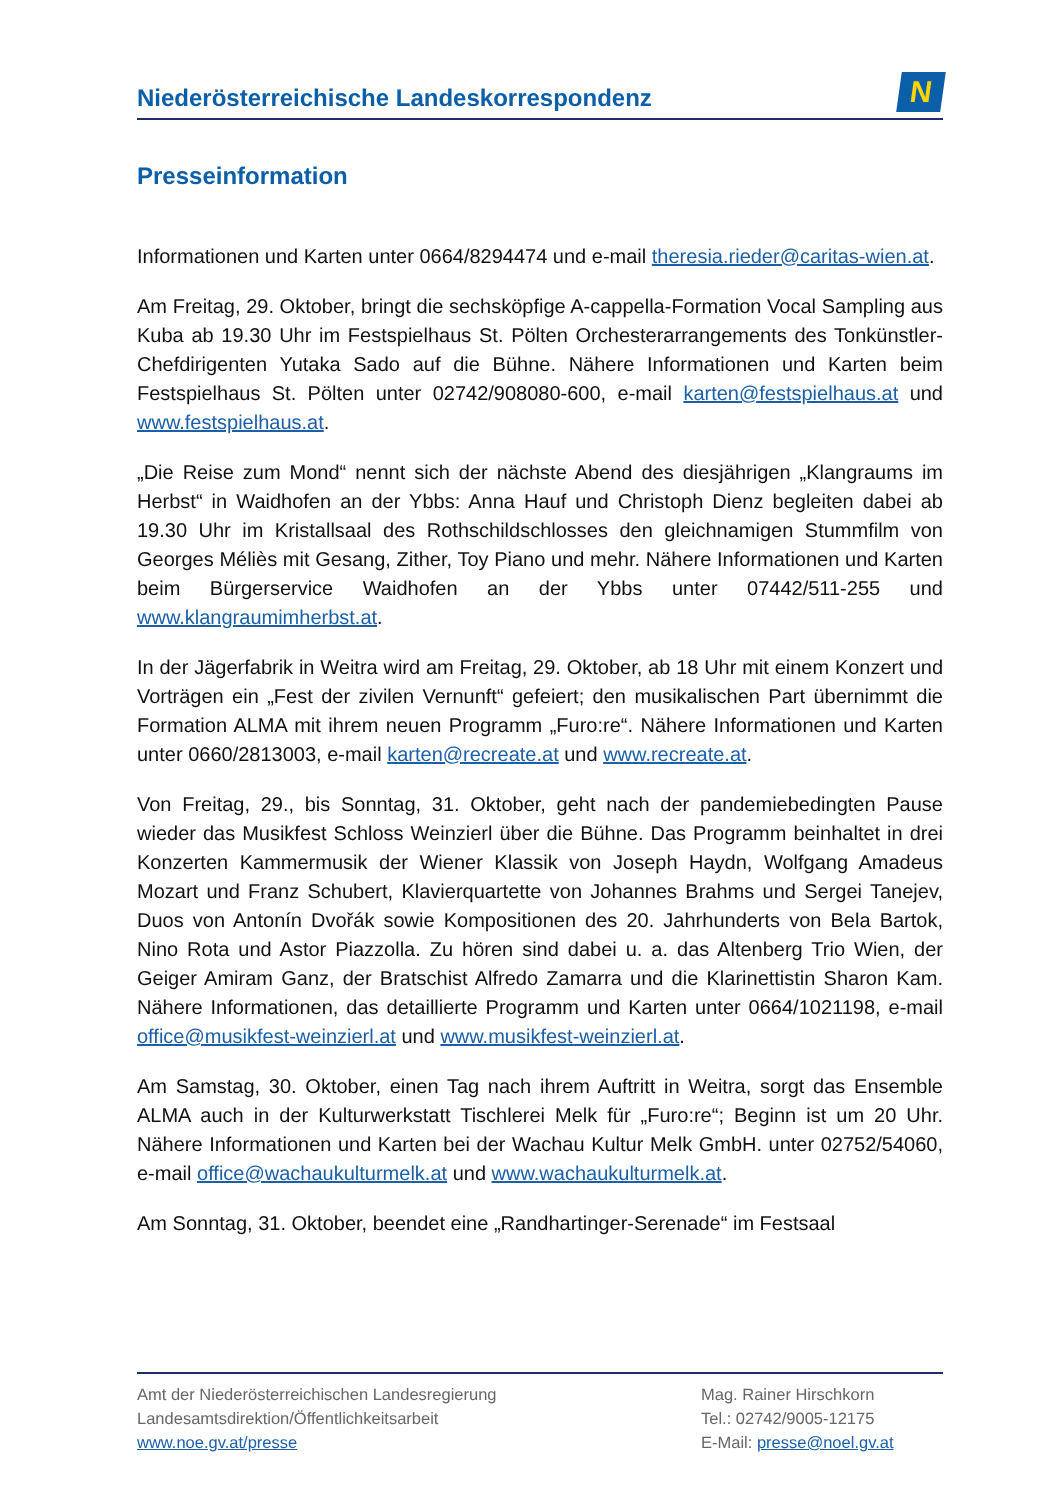Niederösterreichische Landeskorrespondenz
N
Presseinformation
Informationen und Karten unter 0664/8294474 und e-mail theresia.rieder@caritas-wien.at.
Am Freitag, 29. Oktober, bringt die sechsköpfige A-cappella-Formation Vocal Sampling aus Kuba ab 19.30 Uhr im Festspielhaus St. Pölten Orchesterarrangements des Tonkünstler-Chefdirigenten Yutaka Sado auf die Bühne. Nähere Informationen und Karten beim Festspielhaus St. Pölten unter 02742/908080-600, e-mail karten@festspielhaus.at und www.festspielhaus.at.
„Die Reise zum Mond“ nennt sich der nächste Abend des diesjährigen „Klangraums im Herbst“ in Waidhofen an der Ybbs: Anna Hauf und Christoph Dienz begleiten dabei ab 19.30 Uhr im Kristallsaal des Rothschildschlosses den gleichnamigen Stummfilm von Georges Méliès mit Gesang, Zither, Toy Piano und mehr. Nähere Informationen und Karten beim Bürgerservice Waidhofen an der Ybbs unter 07442/511-255 und www.klangraumimherbst.at.
In der Jägerfabrik in Weitra wird am Freitag, 29. Oktober, ab 18 Uhr mit einem Konzert und Vorträgen ein „Fest der zivilen Vernunft“ gefeiert; den musikalischen Part übernimmt die Formation ALMA mit ihrem neuen Programm „Furo:re“. Nähere Informationen und Karten unter 0660/2813003, e-mail karten@recreate.at und www.recreate.at.
Von Freitag, 29., bis Sonntag, 31. Oktober, geht nach der pandemiebedingten Pause wieder das Musikfest Schloss Weinzierl über die Bühne. Das Programm beinhaltet in drei Konzerten Kammermusik der Wiener Klassik von Joseph Haydn, Wolfgang Amadeus Mozart und Franz Schubert, Klavierquartette von Johannes Brahms und Sergei Tanejev, Duos von Antonín Dvořák sowie Kompositionen des 20. Jahrhunderts von Bela Bartok, Nino Rota und Astor Piazzolla. Zu hören sind dabei u. a. das Altenberg Trio Wien, der Geiger Amiram Ganz, der Bratschist Alfredo Zamarra und die Klarinettistin Sharon Kam. Nähere Informationen, das detaillierte Programm und Karten unter 0664/1021198, e-mail office@musikfest-weinzierl.at und www.musikfest-weinzierl.at.
Am Samstag, 30. Oktober, einen Tag nach ihrem Auftritt in Weitra, sorgt das Ensemble ALMA auch in der Kulturwerkstatt Tischlerei Melk für „Furo:re“; Beginn ist um 20 Uhr. Nähere Informationen und Karten bei der Wachau Kultur Melk GmbH. unter 02752/54060, e-mail office@wachaukulturmelk.at und www.wachaukulturmelk.at.
Am Sonntag, 31. Oktober, beendet eine „Randhartinger-Serenade“ im Festsaal
Amt der Niederösterreichischen Landesregierung
Landesamtsdirektion/Öffentlichkeitsarbeit
www.noe.gv.at/presse
Mag. Rainer Hirschkorn
Tel.: 02742/9005-12175
E-Mail: presse@noel.gv.at